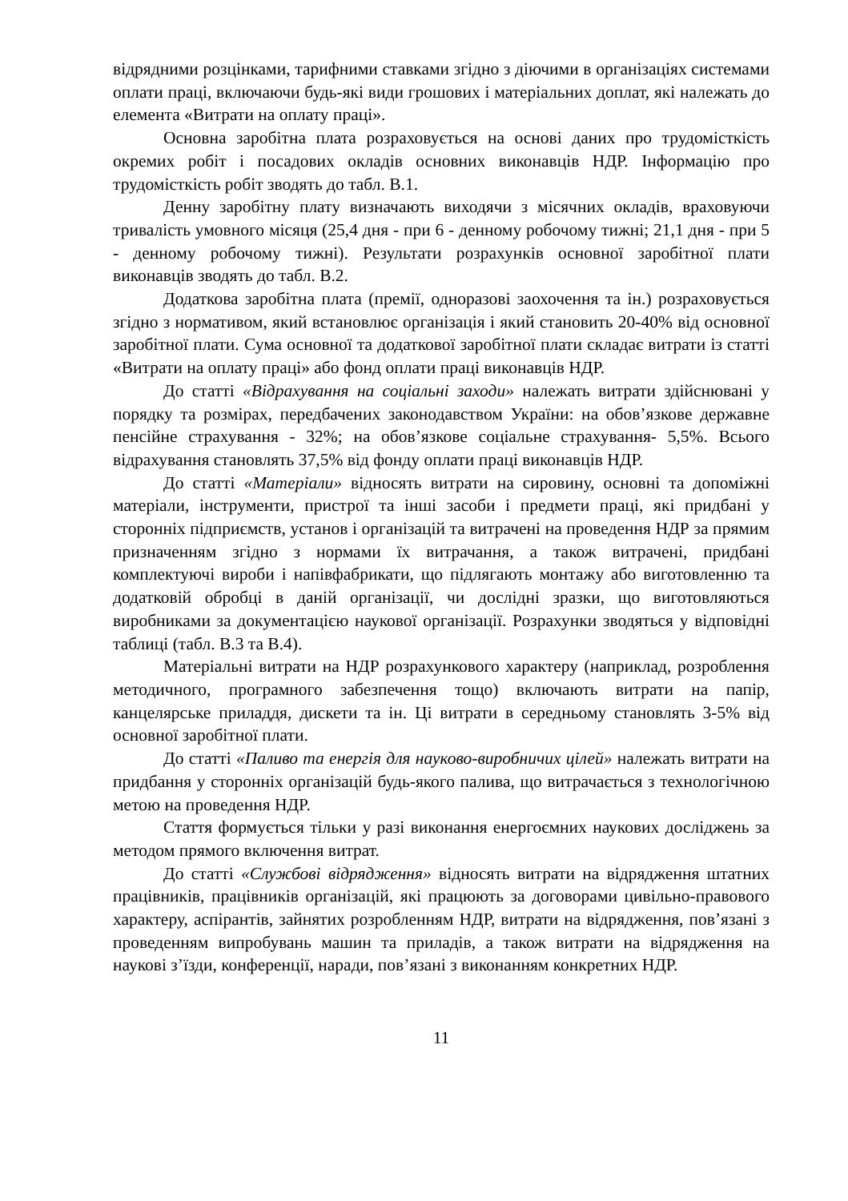відрядними розцінками, тарифними ставками згідно з діючими в організаціях системами оплати праці, включаючи будь-які види грошових і матеріальних доплат, які належать до елемента «Витрати на оплату праці».
Основна заробітна плата розраховується на основі даних про трудомісткість окремих робіт і посадових окладів основних виконавців НДР. Інформацію про трудомісткість робіт зводять до табл. В.1.
Денну заробітну плату визначають виходячи з місячних окладів, враховуючи тривалість умовного місяця (25,4 дня - при 6 - денному робочому тижні; 21,1 дня - при 5 - денному робочому тижні). Результати розрахунків основної заробітної плати виконавців зводять до табл. В.2.
Додаткова заробітна плата (премії, одноразові заохочення та ін.) розраховується згідно з нормативом, який встановлює організація і який становить 20-40% від основної заробітної плати. Сума основної та додаткової заробітної плати складає витрати із статті «Витрати на оплату праці» або фонд оплати праці виконавців НДР.
До статті «Відрахування на соціальні заходи» належать витрати здійснювані у порядку та розмірах, передбачених законодавством України: на обов’язкове державне пенсійне страхування - 32%; на обов’язкове соціальне страхування- 5,5%. Всього відрахування становлять 37,5% від фонду оплати праці виконавців НДР.
До статті «Матеріали» відносять витрати на сировину, основні та допоміжні матеріали, інструменти, пристрої та інші засоби і предмети праці, які придбані у сторонніх підприємств, установ і організацій та витрачені на проведення НДР за прямим призначенням згідно з нормами їх витрачання, а також витрачені, придбані комплектуючі вироби і напівфабрикати, що підлягають монтажу або виготовленню та додатковій обробці в даній організації, чи дослідні зразки, що виготовляються виробниками за документацією наукової організації. Розрахунки зводяться у відповідні таблиці (табл. В.3 та В.4).
Матеріальні витрати на НДР розрахункового характеру (наприклад, розроблення методичного, програмного забезпечення тощо) включають витрати на папір, канцелярське приладдя, дискети та ін. Ці витрати в середньому становлять 3-5% від основної заробітної плати.
До статті «Паливо та енергія для науково-виробничих цілей» належать витрати на придбання у сторонніх організацій будь-якого палива, що витрачається з технологічною метою на проведення НДР.
Стаття формується тільки у разі виконання енергоємних наукових досліджень за методом прямого включення витрат.
До статті «Службові відрядження» відносять витрати на відрядження штатних працівників, працівників організацій, які працюють за договорами цивільно-правового характеру, аспірантів, зайнятих розробленням НДР, витрати на відрядження, пов’язані з проведенням випробувань машин та приладів, а також витрати на відрядження на наукові з’їзди, конференції, наради, пов’язані з виконанням конкретних НДР.
11